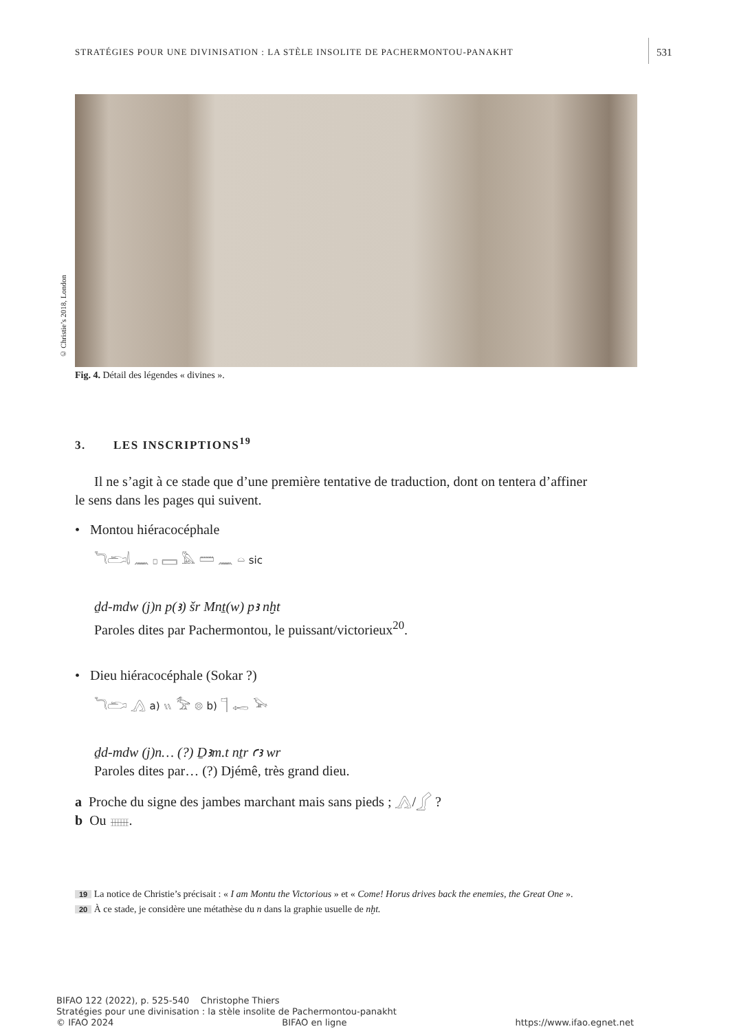STRATÉGIES POUR UNE DIVINISATION : LA STÈLE INSOLITE DE PACHERMONTOU-PANAKHT 531
© Christie’s 2018, London
Fig. 4. Détail des légendes « divines ».
3. LES INSCRIPTIONS<sup>19</sup>
Il ne s’agit à ce stade que d’une première tentative de traduction, dont on tentera d’affiner
le sens dans les pages qui suivent.
• Montou hiéracocéphale
𓆓𓂧𓌃 𓈖 𓊪 𓈙 𓅓 𓏠 𓈖 𓏏 sic
ḏd-mdw (j)n p(ꜣ) šr Mnṯ(w) pꜣ nḫt
Paroles dites par Pachermontou, le puissant/victorieux<sup>20</sup>.
• Dieu hiéracocéphale (Sokar ?)
𓆓𓂧 𓂻 a) 𓏭 𓅡 𓊖 b) 𓊹 𓉻 𓅨
ḏd-mdw (j)n… (?) Ḏꜣm.t nṯr ꜥꜣ wr
Paroles dites par… (?) Djémê, très grand dieu.
a Proche du signe des jambes marchant mais sans pieds ; 𓂻/𓂾 ?
b Ou 𓈈.
19 La notice de Christie’s précisait : « I am Montu the Victorious » et « Come! Horus drives back the enemies, the Great One ».
20 À ce stade, je considère une métathèse du n dans la graphie usuelle de nḫt.
BIFAO 122 (2022), p. 525-540 Christophe Thiers
Stratégies pour une divinisation : la stèle insolite de Pachermontou-panakht
© IFAO 2024 BIFAO en ligne https://www.ifao.egnet.net